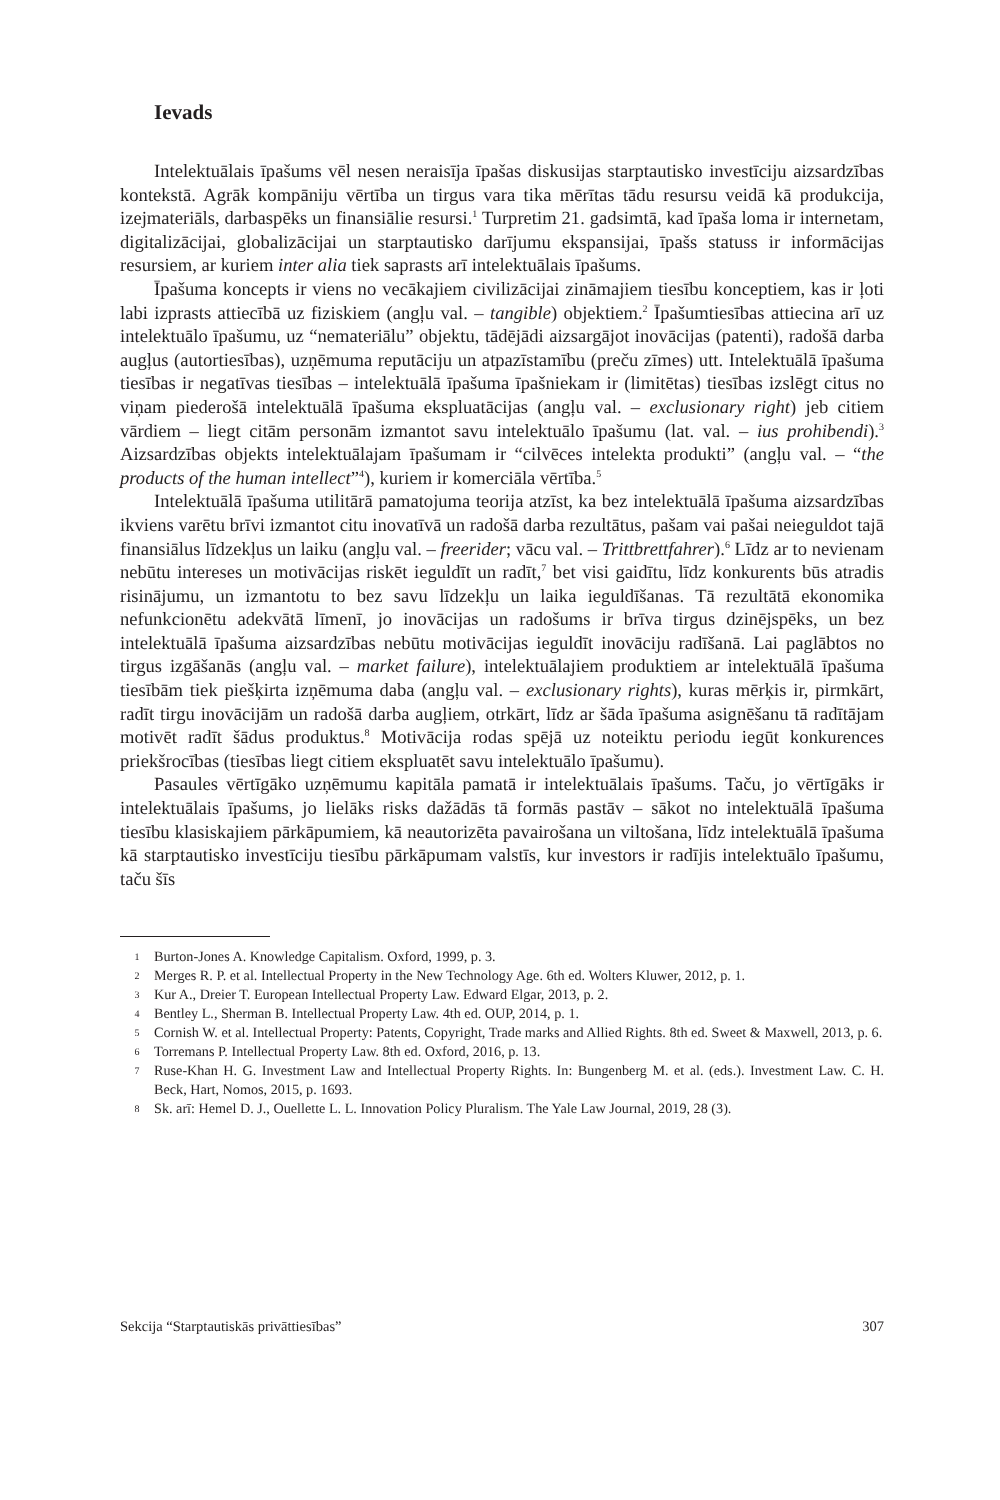Ievads
Intelektuālais īpašums vēl nesen neraisīja īpašas diskusijas starptautisko investīciju aizsardzības kontekstā. Agrāk kompāniju vērtība un tirgus vara tika mērītas tādu resursu veidā kā produkcija, izejmateriāls, darbaspēks un finansiālie resursi.<sup>1</sup> Turpretim 21. gadsimtā, kad īpaša loma ir internetam, digitalizācijai, globalizācijai un starptautisko darījumu ekspansijai, īpašs statuss ir informācijas resursiem, ar kuriem inter alia tiek saprasts arī intelektuālais īpašums.
Īpašuma koncepts ir viens no vecākajiem civilizācijai zināmajiem tiesību konceptiem, kas ir ļoti labi izprasts attiecībā uz fiziskiem (angļu val. – tangible) objektiem.<sup>2</sup> Īpašumtiesības attiecina arī uz intelektuālo īpašumu, uz “nemateriālu” objektu, tādējādi aizsargājot inovācijas (patenti), radošā darba augļus (autortiesības), uzņēmuma reputāciju un atpazīstamību (preču zīmes) utt. Intelektuālā īpašuma tiesības ir negatīvas tiesības – intelektuālā īpašuma īpašniekam ir (limitētas) tiesības izslēgt citus no viņam piederošā intelektuālā īpašuma ekspluatācijas (angļu val. – exclusionary right) jeb citiem vārdiem – liegt citām personām izmantot savu intelektuālo īpašumu (lat. val. – ius prohibendi).<sup>3</sup> Aizsardzības objekts intelektuālajam īpašumam ir “cilvēces intelekta produkti” (angļu val. – “the products of the human intellect”<sup>4</sup>), kuriem ir komerciāla vērtība.<sup>5</sup>
Intelektuālā īpašuma utilitārā pamatojuma teorija atzīst, ka bez intelektuālā īpašuma aizsardzības ikviens varētu brīvi izmantot citu inovatīvā un radošā darba rezultātus, pašam vai pašai neieguldot tajā finansiālus līdzekļus un laiku (angļu val. – freerider; vācu val. – Trittbrettfahrer).<sup>6</sup> Līdz ar to nevienam nebūtu intereses un motivācijas riskēt ieguldīt un radīt,<sup>7</sup> bet visi gaidītu, līdz konkurents būs atradis risinājumu, un izmantotu to bez savu līdzekļu un laika ieguldīšanas. Tā rezultātā ekonomika nefunkcionētu adekvātā līmenī, jo inovācijas un radošums ir brīva tirgus dzinējspēks, un bez intelektuālā īpašuma aizsardzības nebūtu motivācijas ieguldīt inovāciju radīšanā. Lai paglābtos no tirgus izgāšanās (angļu val. – market failure), intelektuālajiem produktiem ar intelektuālā īpašuma tiesībām tiek piešķirta izņēmuma daba (angļu val. – exclusionary rights), kuras mērķis ir, pirmkārt, radīt tirgu inovācijām un radošā darba augļiem, otrkārt, līdz ar šāda īpašuma asignēšanu tā radītājam motivēt radīt šādus produktus.<sup>8</sup> Motivācija rodas spējā uz noteiktu periodu iegūt konkurences priekšrocības (tiesības liegt citiem ekspluatēt savu intelektuālo īpašumu).
Pasaules vērtīgāko uzņēmumu kapitāla pamatā ir intelektuālais īpašums. Taču, jo vērtīgāks ir intelektuālais īpašums, jo lielāks risks dažādās tā formās pastāv – sākot no intelektuālā īpašuma tiesību klasiskajiem pārkāpumiem, kā neautorizēta pavairošana un viltošana, līdz intelektuālā īpašuma kā starptautisko investīciju tiesību pārkāpumam valstīs, kur investors ir radījis intelektuālo īpašumu, taču šīs
1 Burton-Jones A. Knowledge Capitalism. Oxford, 1999, p. 3.
2 Merges R. P. et al. Intellectual Property in the New Technology Age. 6th ed. Wolters Kluwer, 2012, p. 1.
3 Kur A., Dreier T. European Intellectual Property Law. Edward Elgar, 2013, p. 2.
4 Bentley L., Sherman B. Intellectual Property Law. 4th ed. OUP, 2014, p. 1.
5 Cornish W. et al. Intellectual Property: Patents, Copyright, Trade marks and Allied Rights. 8th ed. Sweet & Maxwell, 2013, p. 6.
6 Torremans P. Intellectual Property Law. 8th ed. Oxford, 2016, p. 13.
7 Ruse-Khan H. G. Investment Law and Intellectual Property Rights. In: Bungenberg M. et al. (eds.). Investment Law. C. H. Beck, Hart, Nomos, 2015, p. 1693.
8 Sk. arī: Hemel D. J., Ouellette L. L. Innovation Policy Pluralism. The Yale Law Journal, 2019, 28 (3).
Sekcija “Starptautiskās privāttiesības” 307